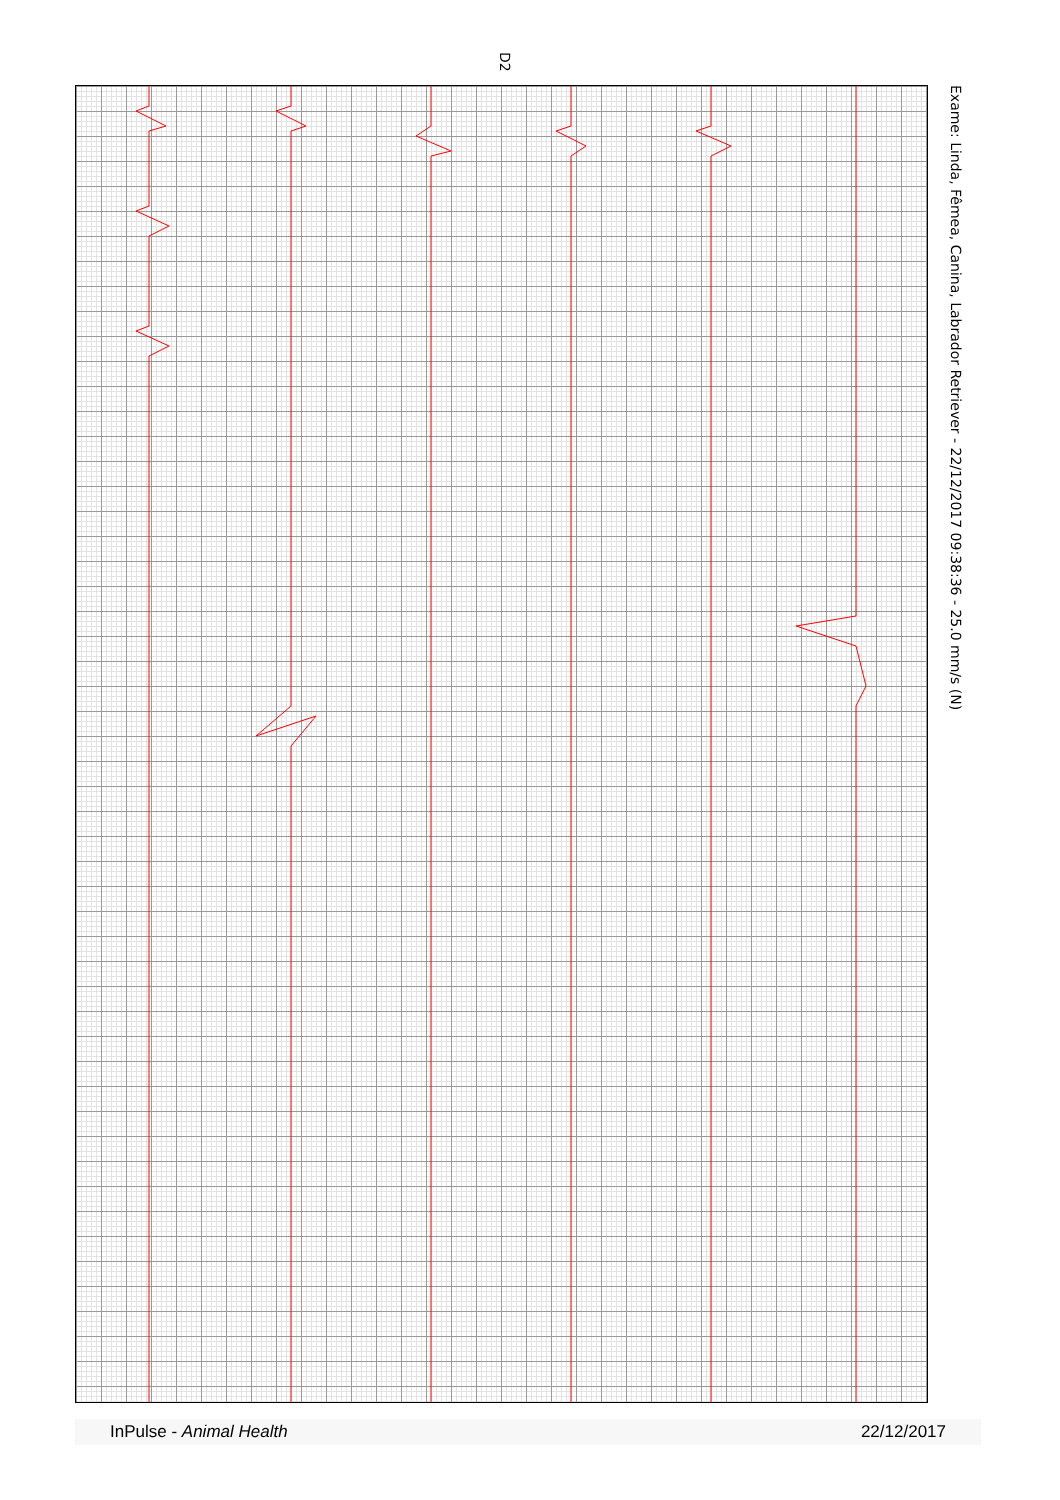D2
Exame: Linda, Fêmea, Canina, Labrador Retriever - 22/12/2017 09:38:36 - 25.0 mm/s (N)
InPulse - Animal Health 22/12/2017